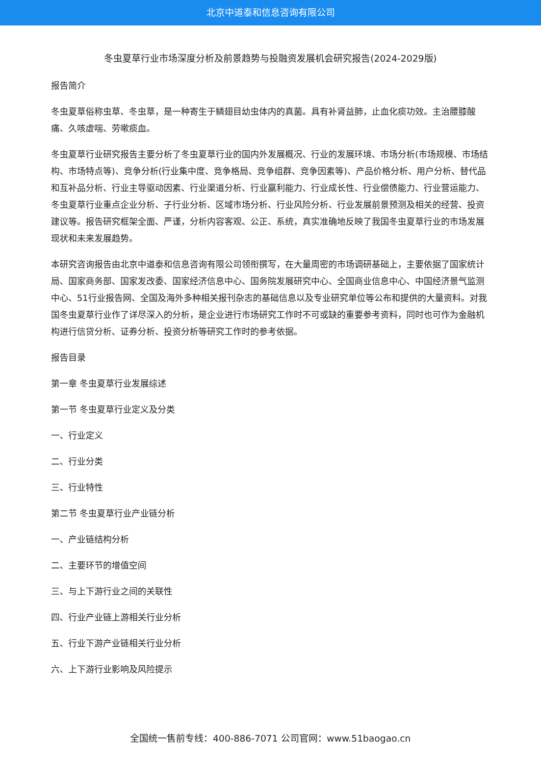北京中道泰和信息咨询有限公司
冬虫夏草行业市场深度分析及前景趋势与投融资发展机会研究报告(2024-2029版)
报告简介
冬虫夏草俗称虫草、冬虫草，是一种寄生于鳞翅目幼虫体内的真菌。具有补肾益肺，止血化痰功效。主治腰膝酸痛、久咳虚喘、劳嗽痰血。
冬虫夏草行业研究报告主要分析了冬虫夏草行业的国内外发展概况、行业的发展环境、市场分析(市场规模、市场结构、市场特点等)、竞争分析(行业集中度、竞争格局、竞争组群、竞争因素等)、产品价格分析、用户分析、替代品和互补品分析、行业主导驱动因素、行业渠道分析、行业赢利能力、行业成长性、行业偿债能力、行业营运能力、冬虫夏草行业重点企业分析、子行业分析、区域市场分析、行业风险分析、行业发展前景预测及相关的经营、投资建议等。报告研究框架全面、严谨，分析内容客观、公正、系统，真实准确地反映了我国冬虫夏草行业的市场发展现状和未来发展趋势。
本研究咨询报告由北京中道泰和信息咨询有限公司领衔撰写，在大量周密的市场调研基础上，主要依据了国家统计局、国家商务部、国家发改委、国家经济信息中心、国务院发展研究中心、全国商业信息中心、中国经济景气监测中心、51行业报告网、全国及海外多种相关报刊杂志的基础信息以及专业研究单位等公布和提供的大量资料。对我国冬虫夏草行业作了详尽深入的分析，是企业进行市场研究工作时不可或缺的重要参考资料，同时也可作为金融机构进行信贷分析、证券分析、投资分析等研究工作时的参考依据。
报告目录
第一章 冬虫夏草行业发展综述
第一节 冬虫夏草行业定义及分类
一、行业定义
二、行业分类
三、行业特性
第二节 冬虫夏草行业产业链分析
一、产业链结构分析
二、主要环节的增值空间
三、与上下游行业之间的关联性
四、行业产业链上游相关行业分析
五、行业下游产业链相关行业分析
六、上下游行业影响及风险提示
全国统一售前专线：400-886-7071 公司官网：www.51baogao.cn